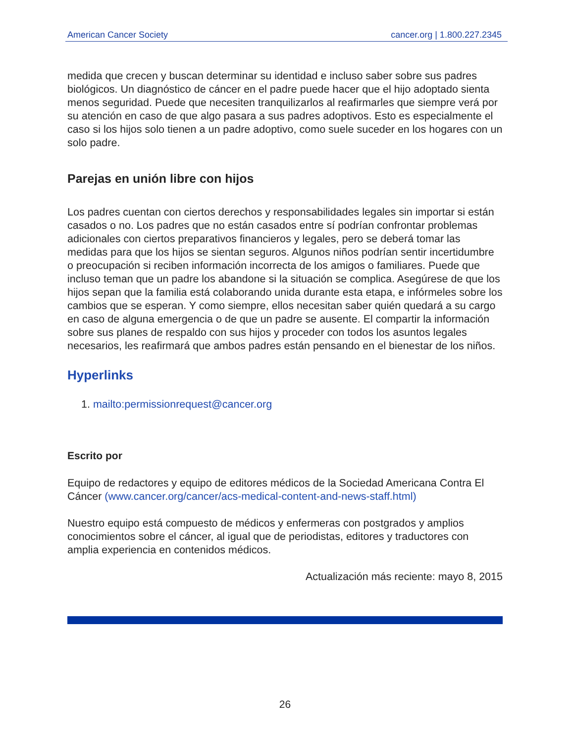American Cancer Society cancer.org | 1.800.227.2345
medida que crecen y buscan determinar su identidad e incluso saber sobre sus padres biológicos. Un diagnóstico de cáncer en el padre puede hacer que el hijo adoptado sienta menos seguridad. Puede que necesiten tranquilizarlos al reafirmarles que siempre verá por su atención en caso de que algo pasara a sus padres adoptivos. Esto es especialmente el caso si los hijos solo tienen a un padre adoptivo, como suele suceder en los hogares con un solo padre.
Parejas en unión libre con hijos
Los padres cuentan con ciertos derechos y responsabilidades legales sin importar si están casados o no. Los padres que no están casados entre sí podrían confrontar problemas adicionales con ciertos preparativos financieros y legales, pero se deberá tomar las medidas para que los hijos se sientan seguros. Algunos niños podrían sentir incertidumbre o preocupación si reciben información incorrecta de los amigos o familiares. Puede que incluso teman que un padre los abandone si la situación se complica. Asegúrese de que los hijos sepan que la familia está colaborando unida durante esta etapa, e infórmeles sobre los cambios que se esperan. Y como siempre, ellos necesitan saber quién quedará a su cargo en caso de alguna emergencia o de que un padre se ausente. El compartir la información sobre sus planes de respaldo con sus hijos y proceder con todos los asuntos legales necesarios, les reafirmará que ambos padres están pensando en el bienestar de los niños.
Hyperlinks
1. mailto:permissionrequest@cancer.org
Escrito por
Equipo de redactores y equipo de editores médicos de la Sociedad Americana Contra El Cáncer (www.cancer.org/cancer/acs-medical-content-and-news-staff.html)
Nuestro equipo está compuesto de médicos y enfermeras con postgrados y amplios conocimientos sobre el cáncer, al igual que de periodistas, editores y traductores con amplia experiencia en contenidos médicos.
Actualización más reciente: mayo 8, 2015
26